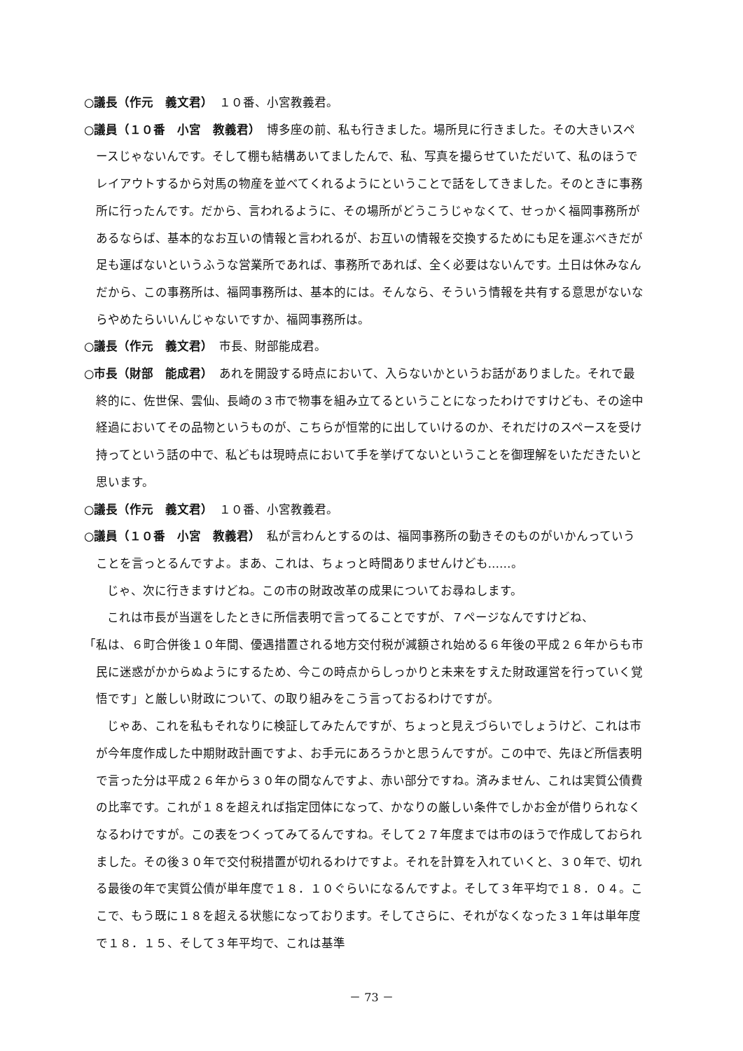○議長（作元　義文君）　１０番、小宮教義君。
○議員（１０番　小宮　教義君）　博多座の前、私も行きました。場所見に行きました。その大きいスペースじゃないんです。そして棚も結構あいてましたんで、私、写真を撮らせていただいて、私のほうでレイアウトするから対馬の物産を並べてくれるようにということで話をしてきました。そのときに事務所に行ったんです。だから、言われるように、その場所がどうこうじゃなくて、せっかく福岡事務所があるならば、基本的なお互いの情報と言われるが、お互いの情報を交換するためにも足を運ぶべきだが足も運ばないというふうな営業所であれば、事務所であれば、全く必要はないんです。土日は休みなんだから、この事務所は、福岡事務所は、基本的には。そんなら、そういう情報を共有する意思がないならやめたらいいんじゃないですか、福岡事務所は。
○議長（作元　義文君）　市長、財部能成君。
○市長（財部　能成君）　あれを開設する時点において、入らないかというお話がありました。それで最終的に、佐世保、雲仙、長崎の３市で物事を組み立てるということになったわけですけども、その途中経過においてその品物というものが、こちらが恒常的に出していけるのか、それだけのスペースを受け持ってという話の中で、私どもは現時点において手を挙げてないということを御理解をいただきたいと思います。
○議長（作元　義文君）　１０番、小宮教義君。
○議員（１０番　小宮　教義君）　私が言わんとするのは、福岡事務所の動きそのものがいかんっていうことを言っとるんですよ。まあ、これは、ちょっと時間ありませんけども……。
じゃ、次に行きますけどね。この市の財政改革の成果についてお尋ねします。
これは市長が当選をしたときに所信表明で言ってることですが、７ページなんですけどね、
「私は、６町合併後１０年間、優遇措置される地方交付税が減額され始める６年後の平成２６年からも市民に迷惑がかからぬようにするため、今この時点からしっかりと未来をすえた財政運営を行っていく覚悟です」と厳しい財政について、の取り組みをこう言っておるわけですが。
じゃあ、これを私もそれなりに検証してみたんですが、ちょっと見えづらいでしょうけど、これは市が今年度作成した中期財政計画ですよ、お手元にあろうかと思うんですが。この中で、先ほど所信表明で言った分は平成２６年から３０年の間なんですよ、赤い部分ですね。済みません、これは実質公債費の比率です。これが１８を超えれば指定団体になって、かなりの厳しい条件でしかお金が借りられなくなるわけですが。この表をつくってみてるんですね。そして２７年度までは市のほうで作成しておられました。その後３０年で交付税措置が切れるわけですよ。それを計算を入れていくと、３０年で、切れる最後の年で実質公債が単年度で１８．１０ぐらいになるんですよ。そして３年平均で１８．０４。ここで、もう既に１８を超える状態になっております。そしてさらに、それがなくなった３１年は単年度で１８．１５、そして３年平均で、これは基準
－ 73 －